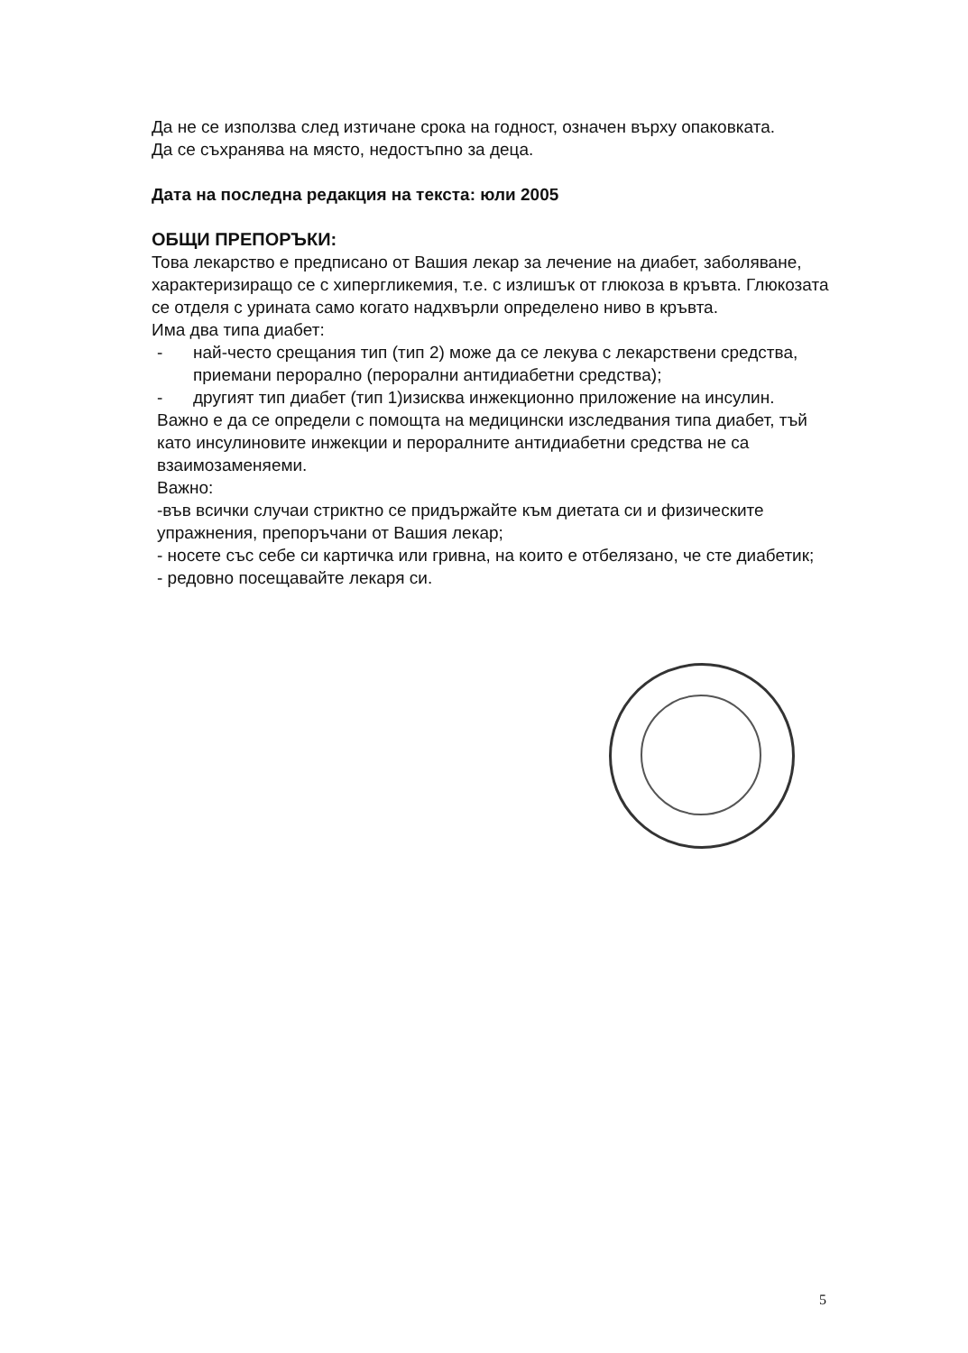Да не се използва след изтичане срока на годност, означен върху опаковката.
Да се съхранява на място, недостъпно за деца.
Дата на последна редакция на текста: юли 2005
ОБЩИ ПРЕПОРЪКИ:
Това лекарство е предписано от Вашия лекар за лечение на диабет, заболяване, характеризиращо се с хипергликемия, т.е. с излишък от глюкоза в кръвта. Глюкозата се отделя с урината само когато надхвърли определено ниво в кръвта.
Има два типа диабет:
- най-често срещания тип (тип 2) може да се лекува с лекарствени средства, приемани перорално (перорални антидиабетни средства);
- другият тип диабет (тип 1)изисква инжекционно приложение на инсулин.
Важно е да се определи с помощта на медицински изследвания типа диабет, тъй като инсулиновите инжекции и пероралните антидиабетни средства не са взаимозаменяеми.
Важно:
-във всички случаи стриктно се придържайте към диетата си и физическите упражнения, препоръчани от Вашия лекар;
- носете със себе си картичка или гривна, на които е отбелязано, че сте диабетик;
- редовно посещавайте лекаря си.
5